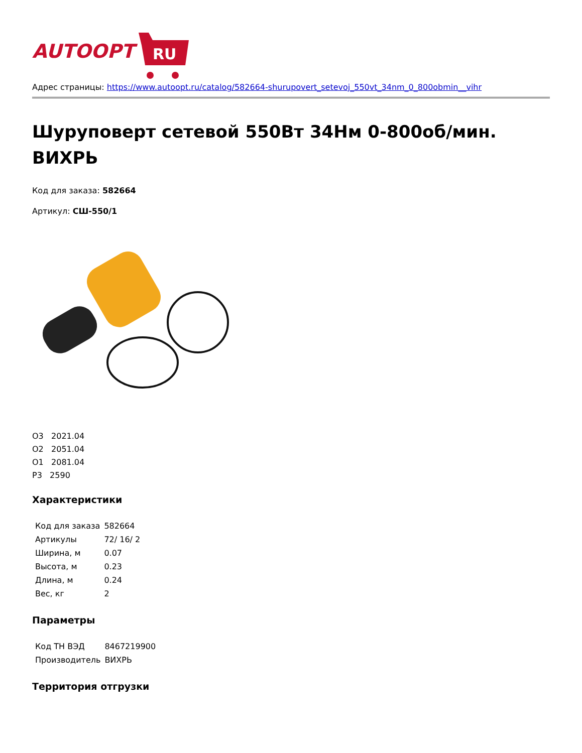AUTOOPT
RU
Адрес страницы: https://www.autoopt.ru/catalog/582664-shurupovert_setevoj_550vt_34nm_0_800obmin__vihr
Шуруповерт сетевой 550Вт 34Нм 0-800об/мин. ВИХРЬ
Код для заказа: 582664
Артикул: СШ-550/1
О3 2021.04
О2 2051.04
О1 2081.04
Р3 2590
Характеристики
| Код для заказа | 582664 |
| Артикулы | 72/ 16/ 2 |
| Ширина, м | 0.07 |
| Высота, м | 0.23 |
| Длина, м | 0.24 |
| Вес, кг | 2 |
Параметры
| Код ТН ВЭД | 8467219900 |
| Производитель | ВИХРЬ |
Территория отгрузки